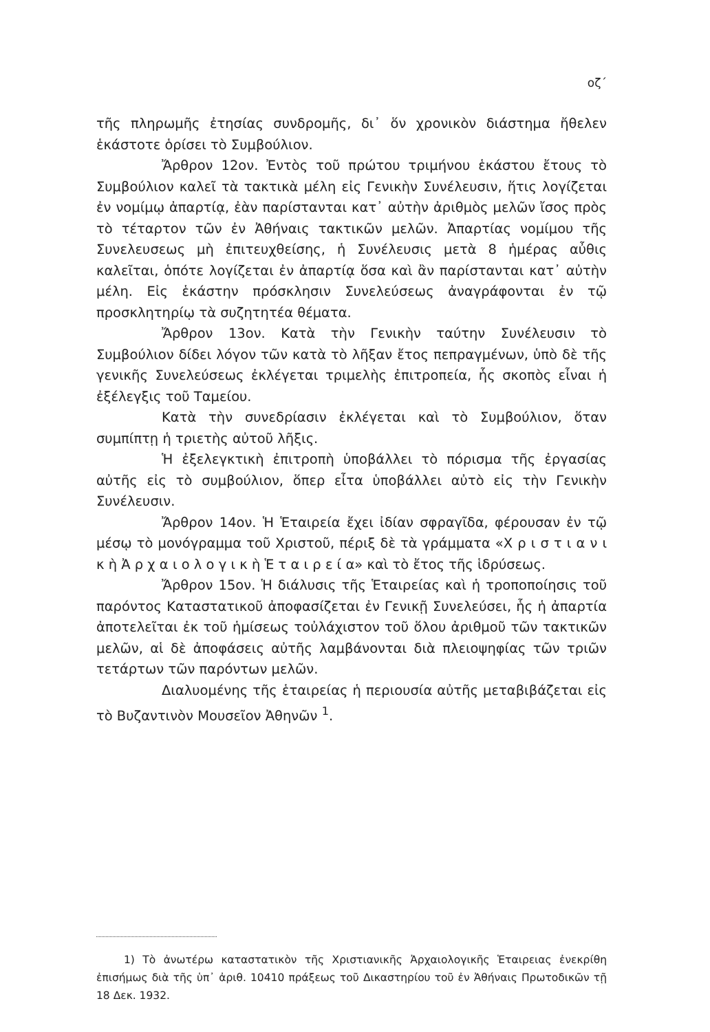οζ΄
τῆς πληρωμῆς ἐτησίας συνδρομῆς, δι᾽ ὅν χρονικὸν διάστημα ἤθελεν ἑκάστοτε ὁρίσει τὸ Συμβούλιον.
Ἄρθρον 12ον. Ἐντὸς τοῦ πρώτου τριμήνου ἑκάστου ἔτους τὸ Συμβούλιον καλεῖ τὰ τακτικὰ μέλη εἰς Γενικὴν Συνέλευσιν, ἥτις λογίζεται ἐν νομίμῳ ἀπαρτίᾳ, ἐὰν παρίστανται κατ᾽ αὐτὴν ἀριθμὸς μελῶν ἴσος πρὸς τὸ τέταρτον τῶν ἐν Ἀθήναις τακτικῶν μελῶν. Ἀπαρτίας νομίμου τῆς Συνελευσεως μὴ ἐπιτευχθείσης, ἡ Συνέλευσις μετὰ 8 ἡμέρας αὖθις καλεῖται, ὁπότε λογίζεται ἐν ἀπαρτίᾳ ὅσα καὶ ἂν παρίστανται κατ᾽ αὐτὴν μέλη. Εἰς ἑκάστην πρόσκλησιν Συνελεύσεως ἀναγράφονται ἐν τῷ προσκλητηρίῳ τὰ συζητητέα θέματα.
Ἄρθρον 13ον. Κατὰ τὴν Γενικὴν ταύτην Συνέλευσιν τὸ Συμβούλιον δίδει λόγον τῶν κατὰ τὸ λῆξαν ἔτος πεπραγμένων, ὑπὸ δὲ τῆς γενικῆς Συνελεύσεως ἐκλέγεται τριμελὴς ἐπιτροπεία, ἧς σκοπὸς εἶναι ἡ ἐξέλεγξις τοῦ Ταμείου.
Κατὰ τὴν συνεδρίασιν ἐκλέγεται καὶ τὸ Συμβούλιον, ὅταν συμπίπτῃ ἡ τριετὴς αὐτοῦ λῆξις.
Ἡ ἐξελεγκτικὴ ἐπιτροπὴ ὑποβάλλει τὸ πόρισμα τῆς ἐργασίας αὐτῆς εἰς τὸ συμβούλιον, ὅπερ εἶτα ὑποβάλλει αὐτὸ εἰς τὴν Γενικὴν Συνέλευσιν.
Ἄρθρον 14ον. Ἡ Ἑταιρεία ἔχει ἰδίαν σφραγῖδα, φέρουσαν ἐν τῷ μέσῳ τὸ μονόγραμμα τοῦ Χριστοῦ, πέριξ δὲ τὰ γράμματα «Χ ρ ι σ τ ι α ν ι κ ὴ Ἀ ρ χ α ι ο λ ο γ ι κ ὴ Ἑ τ α ι ρ ε ί α» καὶ τὸ ἔτος τῆς ἱδρύσεως.
Ἄρθρον 15ον. Ἡ διάλυσις τῆς Ἑταιρείας καὶ ἡ τροποποίησις τοῦ παρόντος Καταστατικοῦ ἀποφασίζεται ἐν Γενικῇ Συνελεύσει, ἧς ἡ ἀπαρτία ἀποτελεῖται ἐκ τοῦ ἡμίσεως τοὐλάχιστον τοῦ ὅλου ἀριθμοῦ τῶν τακτικῶν μελῶν, αἱ δὲ ἀποφάσεις αὐτῆς λαμβάνονται διὰ πλειοψηφίας τῶν τριῶν τετάρτων τῶν παρόντων μελῶν.
Διαλυομένης τῆς ἑταιρείας ἡ περιουσία αὐτῆς μεταβιβάζεται εἰς τὸ Βυζαντινὸν Μουσεῖον Ἀθηνῶν <sup>1</sup>.
1) Τὸ ἀνωτέρω καταστατικὸν τῆς Χριστιανικῆς Ἀρχαιολογικῆς Ἑταιρειας ἐνεκρίθη ἐπισήμως διὰ τῆς ὑπ᾽ ἀριθ. 10410 πράξεως τοῦ Δικαστηρίου τοῦ ἐν Ἀθήναις Πρωτοδικῶν τῇ 18 Δεκ. 1932.